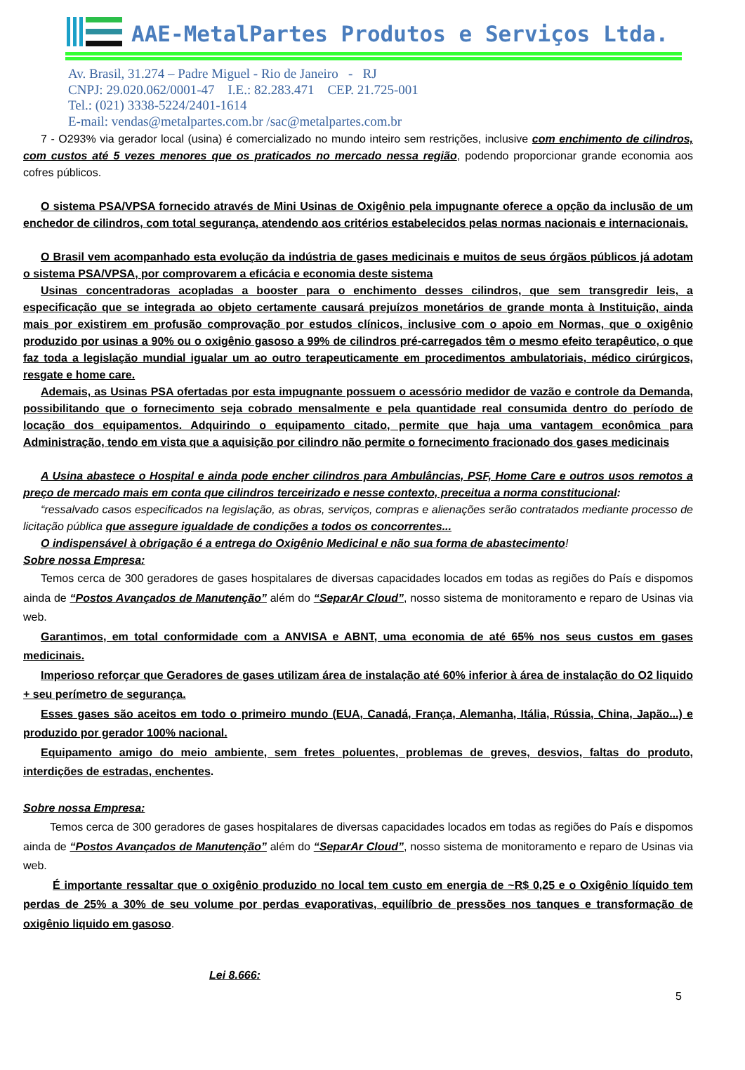AAE-MetalPartes Produtos e Serviços Ltda.
Av. Brasil, 31.274 – Padre Miguel - Rio de Janeiro - RJ
CNPJ: 29.020.062/0001-47 I.E.: 82.283.471 CEP. 21.725-001
Tel.: (021) 3338-5224/2401-1614
E-mail: vendas@metalpartes.com.br /sac@metalpartes.com.br
7 - O293% via gerador local (usina) é comercializado no mundo inteiro sem restrições, inclusive com enchimento de cilindros, com custos até 5 vezes menores que os praticados no mercado nessa região, podendo proporcionar grande economia aos cofres públicos.
O sistema PSA/VPSA fornecido através de Mini Usinas de Oxigênio pela impugnante oferece a opção da inclusão de um enchedor de cilindros, com total segurança, atendendo aos critérios estabelecidos pelas normas nacionais e internacionais.
O Brasil vem acompanhado esta evolução da indústria de gases medicinais e muitos de seus órgãos públicos já adotam o sistema PSA/VPSA, por comprovarem a eficácia e economia deste sistema
Usinas concentradoras acopladas a booster para o enchimento desses cilindros, que sem transgredir leis, a especificação que se integrada ao objeto certamente causará prejuízos monetários de grande monta à Instituição, ainda mais por existirem em profusão comprovação por estudos clínicos, inclusive com o apoio em Normas, que o oxigênio produzido por usinas a 90% ou o oxigênio gasoso a 99% de cilindros pré-carregados têm o mesmo efeito terapêutico, o que faz toda a legislação mundial igualar um ao outro terapeuticamente em procedimentos ambulatoriais, médico cirúrgicos, resgate e home care.
Ademais, as Usinas PSA ofertadas por esta impugnante possuem o acessório medidor de vazão e controle da Demanda, possibilitando que o fornecimento seja cobrado mensalmente e pela quantidade real consumida dentro do período de locação dos equipamentos. Adquirindo o equipamento citado, permite que haja uma vantagem econômica para Administração, tendo em vista que a aquisição por cilindro não permite o fornecimento fracionado dos gases medicinais
A Usina abastece o Hospital e ainda pode encher cilindros para Ambulâncias, PSF, Home Care e outros usos remotos a preço de mercado mais em conta que cilindros terceirizado e nesse contexto, preceitua a norma constitucional:
“ressalvado casos especificados na legislação, as obras, serviços, compras e alienações serão contratados mediante processo de licitação pública que assegure igualdade de condições a todos os concorrentes...
O indispensável à obrigação é a entrega do Oxigênio Medicinal e não sua forma de abastecimento!
Sobre nossa Empresa:
Temos cerca de 300 geradores de gases hospitalares de diversas capacidades locados em todas as regiões do País e dispomos ainda de “Postos Avançados de Manutenção” além do “SeparAr Cloud”, nosso sistema de monitoramento e reparo de Usinas via web.
Garantimos, em total conformidade com a ANVISA e ABNT, uma economia de até 65% nos seus custos em gases medicinais.
Imperioso reforçar que Geradores de gases utilizam área de instalação até 60% inferior à área de instalação do O2 liquido + seu perímetro de segurança.
Esses gases são aceitos em todo o primeiro mundo (EUA, Canadá, França, Alemanha, Itália, Rússia, China, Japão...) e produzido por gerador 100% nacional.
Equipamento amigo do meio ambiente, sem fretes poluentes, problemas de greves, desvios, faltas do produto, interdições de estradas, enchentes.
Sobre nossa Empresa:
Temos cerca de 300 geradores de gases hospitalares de diversas capacidades locados em todas as regiões do País e dispomos ainda de “Postos Avançados de Manutenção” além do “SeparAr Cloud”, nosso sistema de monitoramento e reparo de Usinas via web.
É importante ressaltar que o oxigênio produzido no local tem custo em energia de ~R$ 0,25 e o Oxigênio líquido tem perdas de 25% a 30% de seu volume por perdas evaporativas, equilíbrio de pressões nos tanques e transformação de oxigênio liquido em gasoso.
Lei 8.666:
5